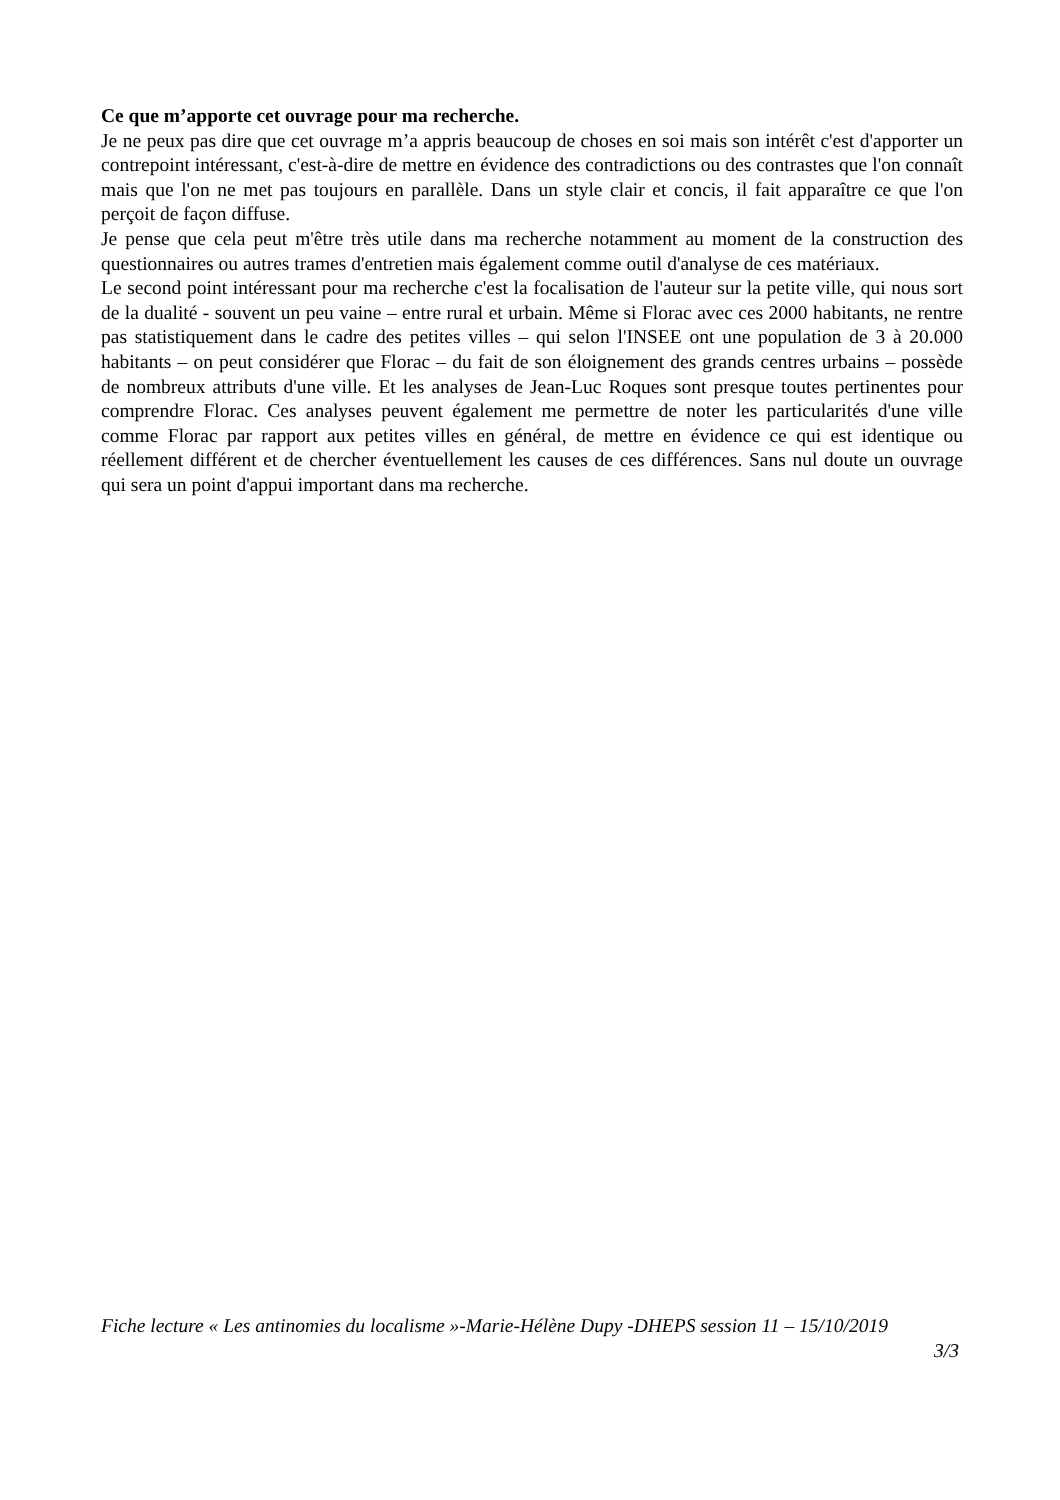Ce que m’apporte cet ouvrage pour ma recherche.
Je ne peux pas dire que cet ouvrage m’a appris beaucoup de choses en soi mais son intérêt c'est d'apporter un contrepoint intéressant, c'est-à-dire de mettre en évidence des contradictions ou des contrastes que l'on connaît mais que l'on ne met pas toujours en parallèle. Dans un style clair et concis, il fait apparaître ce que l'on perçoit de façon diffuse.
Je pense que cela peut m'être très utile dans ma recherche notamment au moment de la construction des questionnaires ou autres trames d'entretien mais également comme outil d'analyse de ces matériaux.
Le second point intéressant pour ma recherche c'est la focalisation de l'auteur sur la petite ville, qui nous sort de la dualité - souvent un peu vaine – entre rural et urbain. Même si Florac avec ces 2000 habitants, ne rentre pas statistiquement dans le cadre des petites villes – qui selon l'INSEE ont une population de 3 à 20.000 habitants – on peut considérer que Florac – du fait de son éloignement des grands centres urbains – possède de nombreux attributs d'une ville. Et les analyses de Jean-Luc Roques sont presque toutes pertinentes pour comprendre Florac. Ces analyses peuvent également me permettre de noter les particularités d'une ville comme Florac par rapport aux petites villes en général, de mettre en évidence ce qui est identique ou réellement différent et de chercher éventuellement les causes de ces différences. Sans nul doute un ouvrage qui sera un point d'appui important dans ma recherche.
Fiche lecture « Les antinomies du localisme »-Marie-Hélène Dupy -DHEPS session 11 – 15/10/2019
3/3